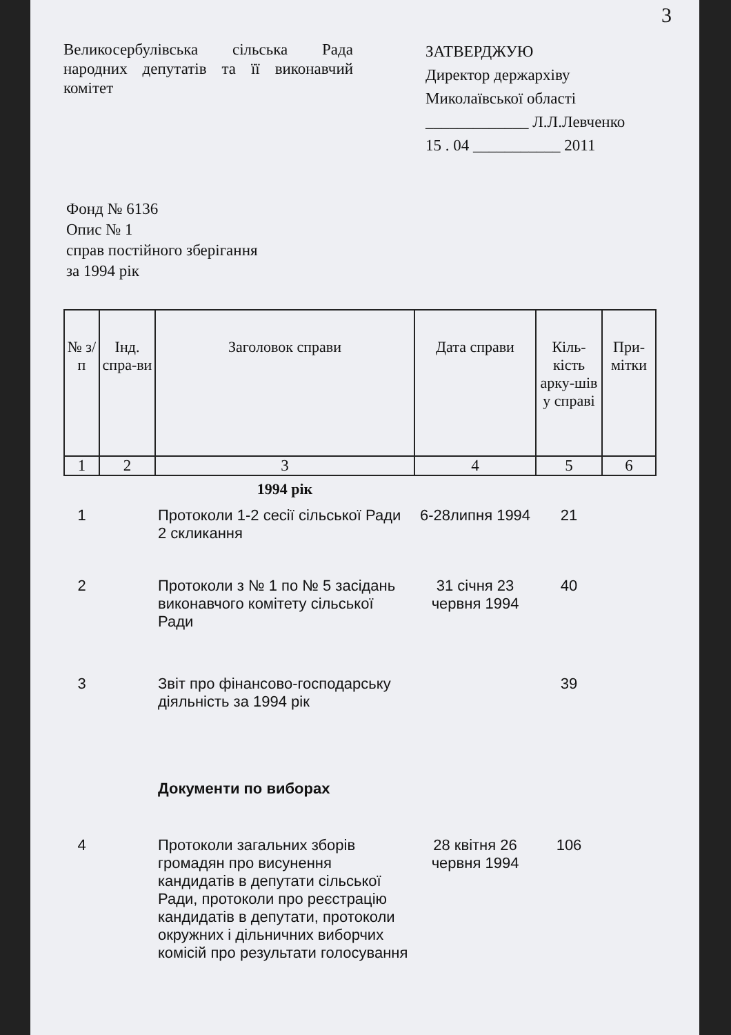3
Великосербулівська сільська Рада народних депутатів та її виконавчий комітет
ЗАТВЕРДЖУЮ
Директор держархіву
Миколаївської області
_____________ Л.Л.Левченко
15 . 04 ___________ 2011
Фонд № 6136
Опис № 1
справ постійного зберігання
за 1994 рік
| № з/п | Інд. спра-ви | Заголовок справи | Дата справи | Кіль-кість арку-шів у справі | При-мітки |
| --- | --- | --- | --- | --- | --- |
| 1 | 2 | 3 | 4 | 5 | 6 |
| | | 1994 рік | | | |
| 1 | | Протоколи 1-2 сесії сільської Ради 2 скликання | 6-28липня 1994 | 21 | |
| 2 | | Протоколи з № 1 по № 5 засідань виконавчого комітету сільської Ради | 31 січня 23 червня 1994 | 40 | |
| 3 | | Звіт про фінансово-господарську діяльність за 1994 рік | | 39 | |
| | | Документи по виборах | | | |
| 4 | | Протоколи загальних зборів громадян про висунення кандидатів в депутати сільської Ради, протоколи про реєстрацію кандидатів в депутати, протоколи окружних і дільничних виборчих комісій про результати голосування | 28 квітня 26 червня 1994 | 106 | |